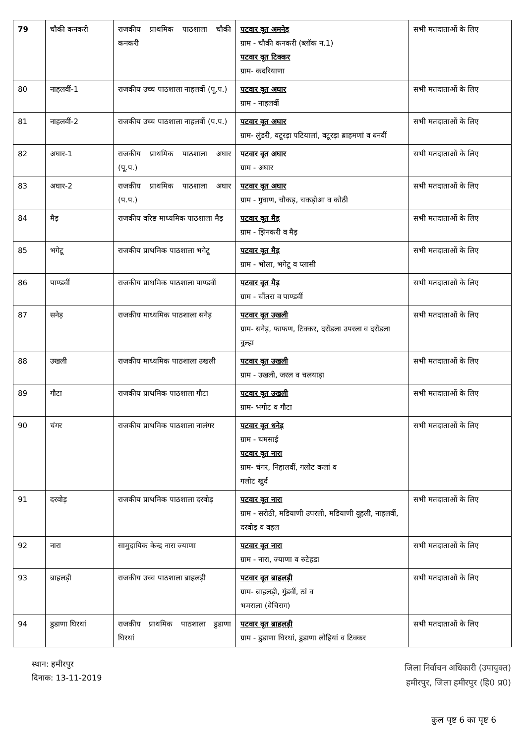| 79 | चौकी कनकरी | राजकीय प्राथमिक पाठशाला चौकी कनकरी | पटवार वृत अमनेड़ ग्राम - चौकी कनकरी (ब्लॉक न.1) पटवार वृत टिक्कर ग्राम- कदरियाणा | सभी मतदाताओं के लिए |
| 80 | नाहलवीं-1 | राजकीय उच्च पाठशाला नाहलवीं (पू.प.) | पटवार वृत अघार ग्राम - नाहलवीं | सभी मतदाताओं के लिए |
| 81 | नाहलवीं-2 | राजकीय उच्च पाठशाला नाहलवीं (प.प.) | पटवार वृत अघार ग्राम- लुंडरी, वटूरड़ा पटियालां, वटूरड़ा ब्राहमणां व धनवीं | सभी मतदाताओं के लिए |
| 82 | अघार-1 | राजकीय प्राथमिक पाठशाला अघार (पू.प.) | पटवार वृत अघार ग्राम - अघार | सभी मतदाताओं के लिए |
| 83 | अघार-2 | राजकीय प्राथमिक पाठशाला अघार (प.प.) | पटवार वृत अघार ग्राम - गुघाण, चौकड़, चकड़ोआ व कोठी | सभी मतदाताओं के लिए |
| 84 | मैड़ | राजकीय वरिष्ठ माध्यमिक पाठशाला मैड़ | पटवार वृत मैड़ ग्राम - झिनकरी व मैड़ | सभी मतदाताओं के लिए |
| 85 | भगेटू | राजकीय प्राथमिक पाठशाला भगेटू | पटवार वृत मैड़ ग्राम - भोला, भगेटू व प्लासी | सभी मतदाताओं के लिए |
| 86 | पाण्डवीं | राजकीय प्राथमिक पाठशाला पाण्डवीं | पटवार वृत मैड़ ग्राम - चौंतरा व पाण्डवीं | सभी मतदाताओं के लिए |
| 87 | सनेड़ | राजकीय माध्यमिक पाठशाला सनेड़ | पटवार वृत उखली ग्राम- सनेड़, फाफण, टिक्कर, दरोंडला उपरला व दरोंडला वुल्हा | सभी मतदाताओं के लिए |
| 88 | उखली | राजकीय माध्यमिक पाठशाला उखली | पटवार वृत उखली ग्राम - उखली, जरल व चलयाड़ा | सभी मतदाताओं के लिए |
| 89 | गौटा | राजकीय प्राथमिक पाठशाला गौटा | पटवार वृत उखली ग्राम- भगोट व गौटा | सभी मतदाताओं के लिए |
| 90 | चंगर | राजकीय प्राथमिक पाठशाला नालंगर | पटवार वृत धनेड़ ग्राम - चमसाई पटवार वृत नारा ग्राम- चंगर, निहालवीं, गलोट कलां व गलोट खुर्द | सभी मतदाताओं के लिए |
| 91 | दरवोड़ | राजकीय प्राथमिक पाठशाला दरवोड़ | पटवार वृत नारा ग्राम - सरोठी, मडियाणी उपरली, मडियाणी वूहली, नाहलवीं, दरवोड़ व वहल | सभी मतदाताओं के लिए |
| 92 | नारा | सामुदायिक केन्द्र नारा ज्याणा | पटवार वृत नारा ग्राम - नारा, ज्याणा व रुटेहडा | सभी मतदाताओं के लिए |
| 93 | ब्राहलड़ी | राजकीय उच्च पाठशाला ब्राहलड़ी | पटवार वृत ब्राहलड़ी ग्राम- ब्राहलड़ी, गुंडवीं, ठां व भमराला (वेचिराग) | सभी मतदाताओं के लिए |
| 94 | डुडाणा घिरथां | राजकीय प्राथमिक पाठशाला डुडाणा घिरथां | पटवार वृत ब्राहलड़ी ग्राम - डुडाणा घिरथां, डुडाणा लोहियां व टिक्कर | सभी मतदाताओं के लिए |
स्थान: हमीरपुर
दिनाक: 13-11-2019
जिला निर्वाचन अधिकारी (उपायुक्त)
हमीरपुर, जिला हमीरपुर (हि0 प्र0)
कुल पृष्ट 6 का पृष्ट 6